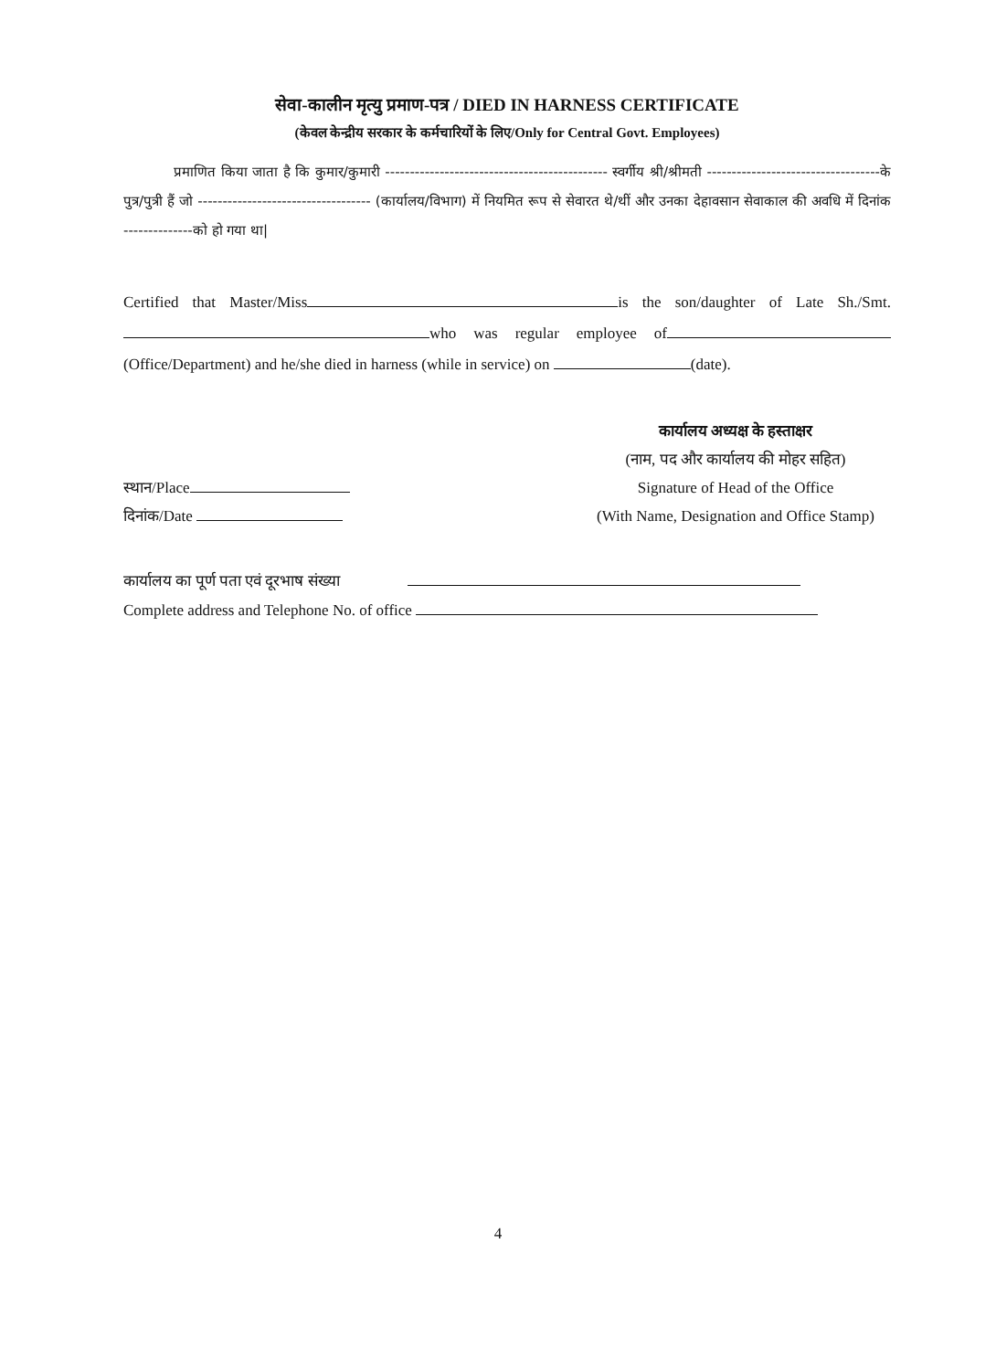सेवा-कालीन मृत्यु प्रमाण-पत्र / DIED IN HARNESS CERTIFICATE
(केवल केन्द्रीय सरकार के कर्मचारियों के लिए/Only for Central Govt. Employees)
प्रमाणित किया जाता है कि कुमार/कुमारी --------------------------------------------- स्वर्गीय श्री/श्रीमती -----------------------------------के पुत्र/पुत्री हैं जो ----------------------------------- (कार्यालय/विभाग) में नियमित रूप से सेवारत थे/थीं और उनका देहावसान सेवाकाल की अवधि में दिनांक --------------को हो गया था|
Certified that Master/Miss is the son/daughter of Late Sh./Smt. who was regular employee of (Office/Department) and he/she died in harness (while in service) on (date).
स्थान/Place
दिनांक/Date
कार्यालय अध्यक्ष के हस्ताक्षर
(नाम, पद और कार्यालय की मोहर सहित)
Signature of Head of the Office
(With Name, Designation and Office Stamp)
कार्यालय का पूर्ण पता एवं दूरभाष संख्या
Complete address and Telephone No. of office
4